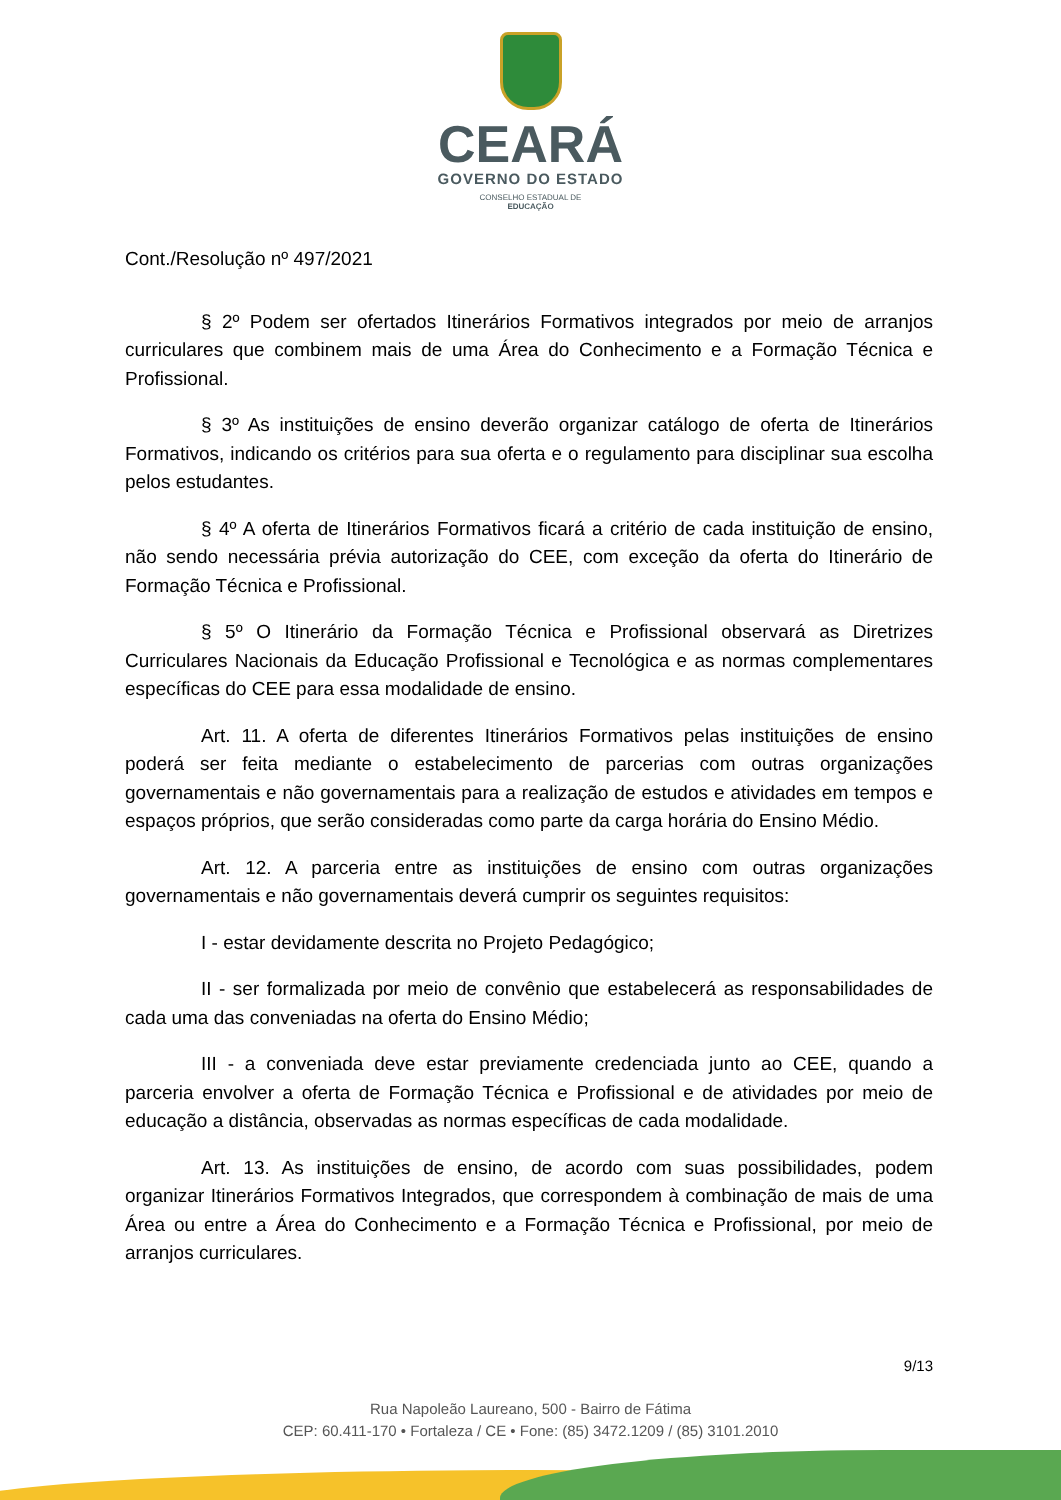CEARÁ
GOVERNO DO ESTADO
CONSELHO ESTADUAL DE
EDUCAÇÃO
Cont./Resolução nº 497/2021
§ 2º Podem ser ofertados Itinerários Formativos integrados por meio de arranjos curriculares que combinem mais de uma Área do Conhecimento e a Formação Técnica e Profissional.
§ 3º As instituições de ensino deverão organizar catálogo de oferta de Itinerários Formativos, indicando os critérios para sua oferta e o regulamento para disciplinar sua escolha pelos estudantes.
§ 4º A oferta de Itinerários Formativos ficará a critério de cada instituição de ensino, não sendo necessária prévia autorização do CEE, com exceção da oferta do Itinerário de Formação Técnica e Profissional.
§ 5º O Itinerário da Formação Técnica e Profissional observará as Diretrizes Curriculares Nacionais da Educação Profissional e Tecnológica e as normas complementares específicas do CEE para essa modalidade de ensino.
Art. 11. A oferta de diferentes Itinerários Formativos pelas instituições de ensino poderá ser feita mediante o estabelecimento de parcerias com outras organizações governamentais e não governamentais para a realização de estudos e atividades em tempos e espaços próprios, que serão consideradas como parte da carga horária do Ensino Médio.
Art. 12. A parceria entre as instituições de ensino com outras organizações governamentais e não governamentais deverá cumprir os seguintes requisitos:
I - estar devidamente descrita no Projeto Pedagógico;
II - ser formalizada por meio de convênio que estabelecerá as responsabilidades de cada uma das conveniadas na oferta do Ensino Médio;
III - a conveniada deve estar previamente credenciada junto ao CEE, quando a parceria envolver a oferta de Formação Técnica e Profissional e de atividades por meio de educação a distância, observadas as normas específicas de cada modalidade.
Art. 13. As instituições de ensino, de acordo com suas possibilidades, podem organizar Itinerários Formativos Integrados, que correspondem à combinação de mais de uma Área ou entre a Área do Conhecimento e a Formação Técnica e Profissional, por meio de arranjos curriculares.
9/13
Rua Napoleão Laureano, 500 - Bairro de Fátima
CEP: 60.411-170 • Fortaleza / CE • Fone: (85) 3472.1209 / (85) 3101.2010